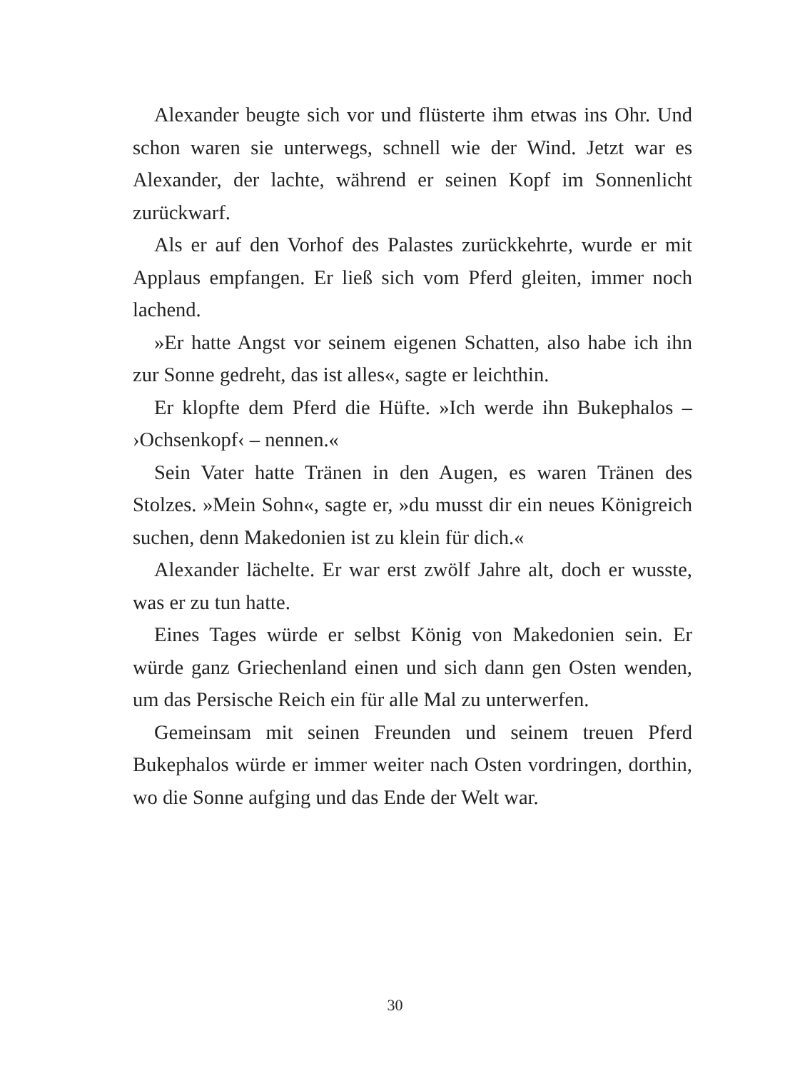Alexander beugte sich vor und flüsterte ihm etwas ins Ohr. Und schon waren sie unterwegs, schnell wie der Wind. Jetzt war es Alexander, der lachte, während er seinen Kopf im Sonnenlicht zurückwarf.
Als er auf den Vorhof des Palastes zurückkehrte, wurde er mit Applaus empfangen. Er ließ sich vom Pferd gleiten, immer noch lachend.
»Er hatte Angst vor seinem eigenen Schatten, also habe ich ihn zur Sonne gedreht, das ist alles«, sagte er leichthin.
Er klopfte dem Pferd die Hüfte. »Ich werde ihn Bukephalos – ›Ochsenkopf‹ – nennen.«
Sein Vater hatte Tränen in den Augen, es waren Tränen des Stolzes. »Mein Sohn«, sagte er, »du musst dir ein neues Königreich suchen, denn Makedonien ist zu klein für dich.«
Alexander lächelte. Er war erst zwölf Jahre alt, doch er wusste, was er zu tun hatte.
Eines Tages würde er selbst König von Makedonien sein. Er würde ganz Griechenland einen und sich dann gen Osten wenden, um das Persische Reich ein für alle Mal zu unterwerfen.
Gemeinsam mit seinen Freunden und seinem treuen Pferd Bukephalos würde er immer weiter nach Osten vordringen, dorthin, wo die Sonne aufging und das Ende der Welt war.
30